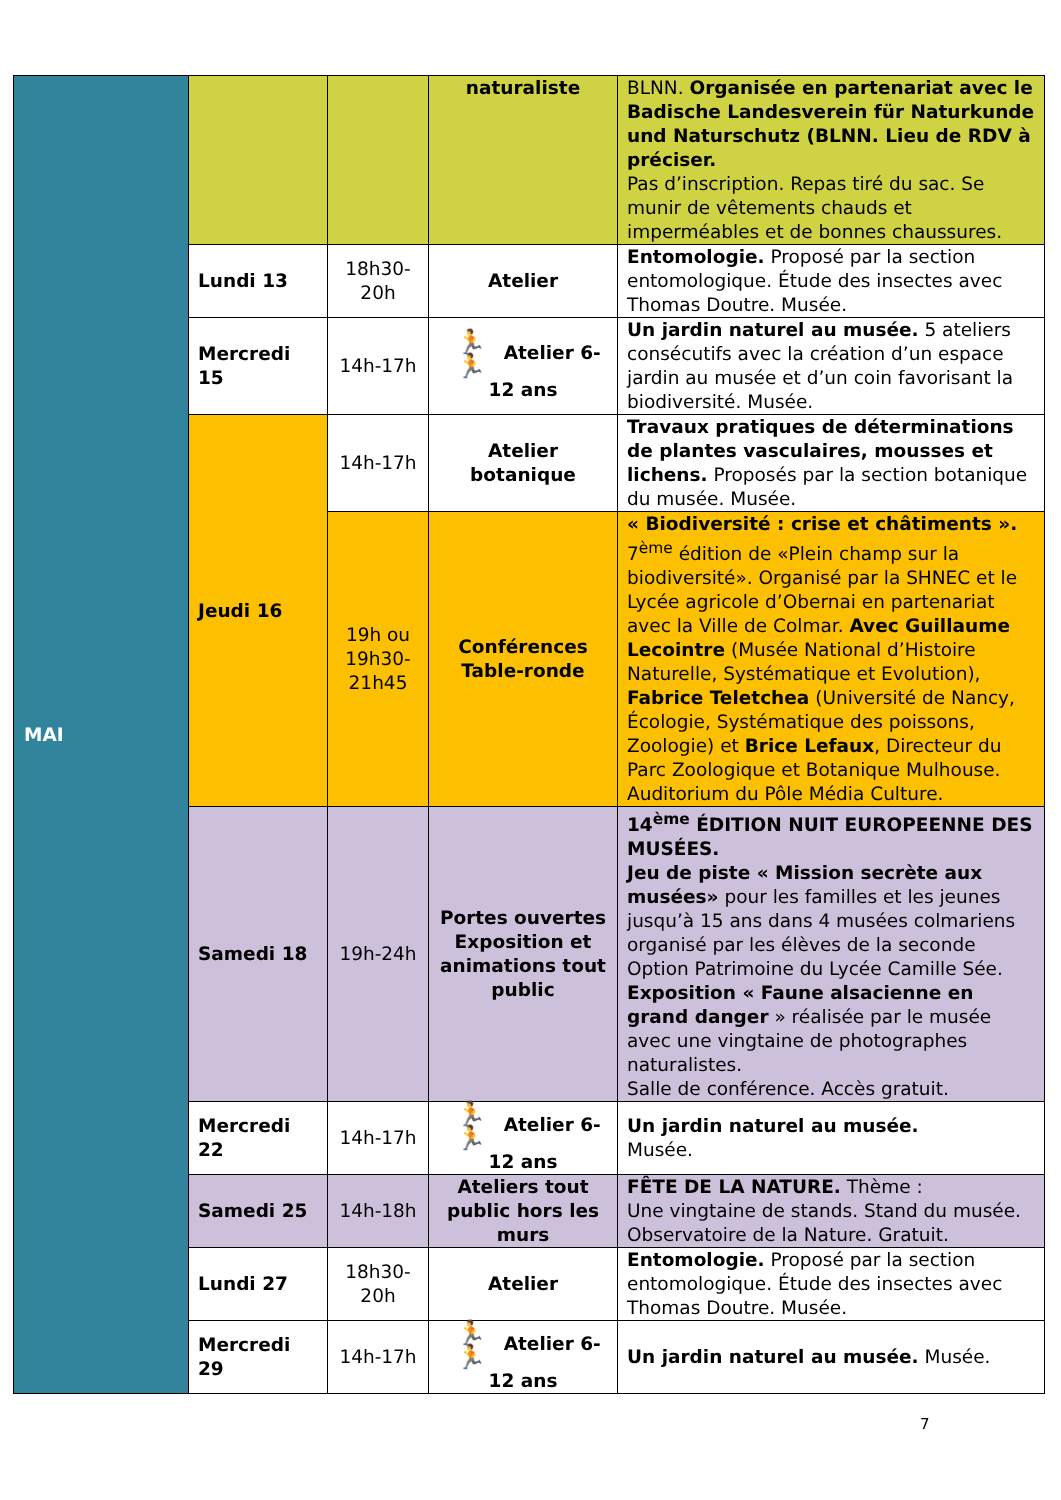| MAI | | | naturaliste | BLNN. Organisée en partenariat avec le Badische Landesverein für Naturkunde und Naturschutz (BLNN. Lieu de RDV à préciser. Pas d’inscription. Repas tiré du sac. Se munir de vêtements chauds et imperméables et de bonnes chaussures. |
| | Lundi 13 | 18h30-20h | Atelier | Entomologie. Proposé par la section entomologique. Étude des insectes avec Thomas Doutre. Musée. |
| | Mercredi 15 | 14h-17h | 🏃🏃 Atelier 6-12 ans | Un jardin naturel au musée. 5 ateliers consécutifs avec la création d’un espace jardin au musée et d’un coin favorisant la biodiversité. Musée. |
| | Jeudi 16 | 14h-17h | Atelier botanique | Travaux pratiques de déterminations de plantes vasculaires, mousses et lichens. Proposés par la section botanique du musée. Musée. |
| | | 19h ou 19h30-21h45 | Conférences Table-ronde | « Biodiversité : crise et châtiments ». 7<sup>ème</sup> édition de «Plein champ sur la biodiversité». Organisé par la SHNEC et le Lycée agricole d’Obernai en partenariat avec la Ville de Colmar. Avec Guillaume Lecointre (Musée National d’Histoire Naturelle, Systématique et Evolution), Fabrice Teletchea (Université de Nancy, Écologie, Systématique des poissons, Zoologie) et Brice Lefaux , Directeur du Parc Zoologique et Botanique Mulhouse. Auditorium du Pôle Média Culture. |
| | Samedi 18 | 19h-24h | Portes ouvertes Exposition et animations tout public | 14<sup>ème</sup> ÉDITION NUIT EUROPEENNE DES MUSÉES. Jeu de piste « Mission secrète aux musées» pour les familles et les jeunes jusqu’à 15 ans dans 4 musées colmariens organisé par les élèves de la seconde Option Patrimoine du Lycée Camille Sée. Exposition « Faune alsacienne en grand danger » réalisée par le musée avec une vingtaine de photographes naturalistes. Salle de conférence. Accès gratuit. |
| | Mercredi 22 | 14h-17h | 🏃🏃 Atelier 6-12 ans | Un jardin naturel au musée. Musée. |
| | Samedi 25 | 14h-18h | Ateliers tout public hors les murs | FÊTE DE LA NATURE. Thème : Une vingtaine de stands. Stand du musée. Observatoire de la Nature. Gratuit. |
| | Lundi 27 | 18h30-20h | Atelier | Entomologie. Proposé par la section entomologique. Étude des insectes avec Thomas Doutre. Musée. |
| | Mercredi 29 | 14h-17h | 🏃🏃 Atelier 6-12 ans | Un jardin naturel au musée. Musée. |
7